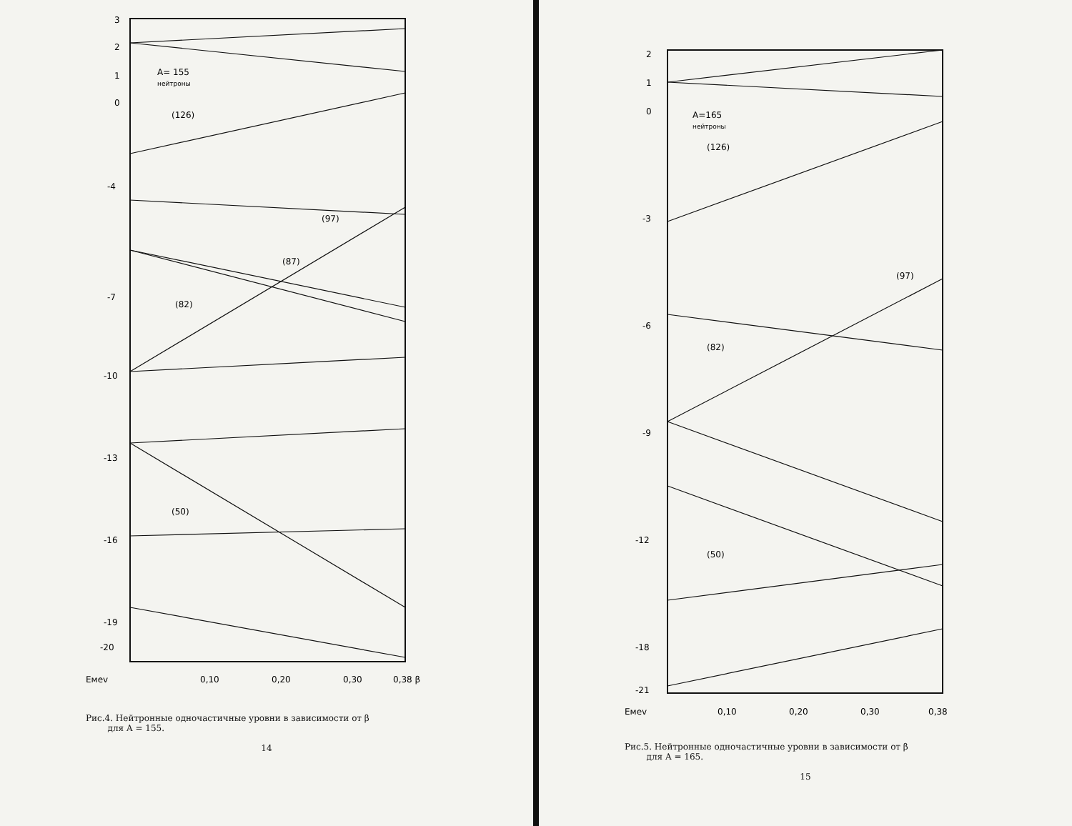3
2
1
0
-4
-7
-10
-13
-16
-19
-20
Eмev
0,10
0,20
0,30
0,38 β
A= 155
нейтроны
(126)
(97)
(87)
(82)
(50)
Рис.4. Нейтронные одночастичные уровни в зависимости от β
для A = 155.
14
2
1
0
-3
-6
-9
-12
-18
-21
Eмev
0,10
0,20
0,30
0,38
A=165
нейтроны
(126)
(97)
(82)
(50)
Рис.5. Нейтронные одночастичные уровни в зависимости от β
для A = 165.
15